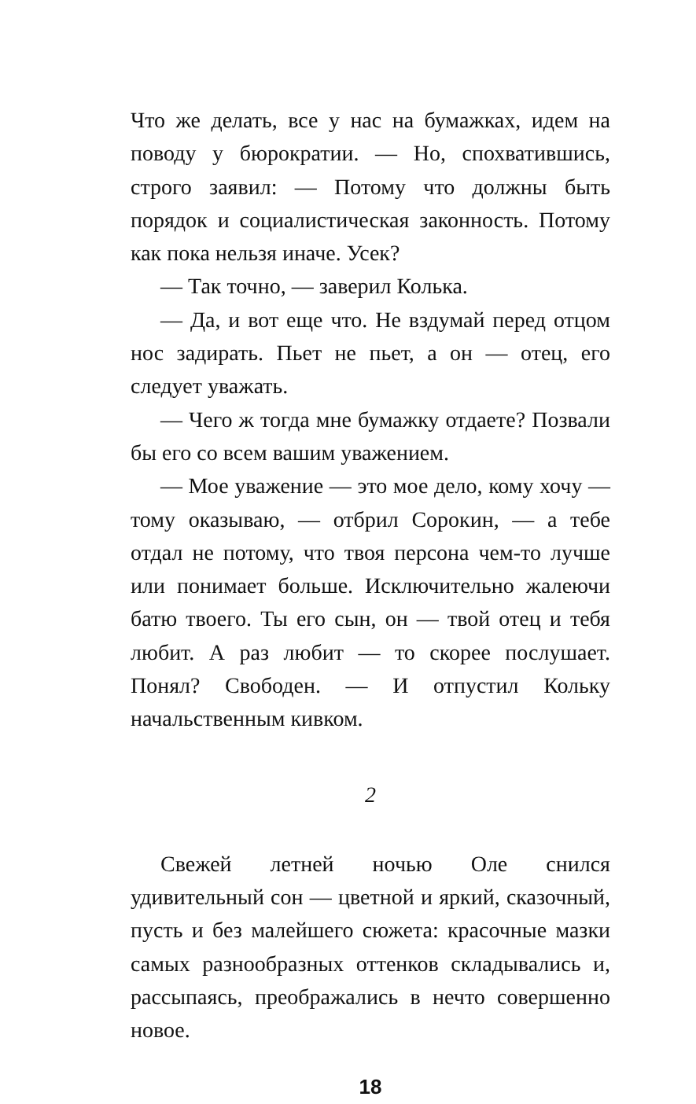Что же делать, все у нас на бумажках, идем на поводу у бюрократии. — Но, спохватившись, строго заявил: — Потому что должны быть порядок и социалистическая законность. Потому как пока нельзя иначе. Усек?
— Так точно, — заверил Колька.
— Да, и вот еще что. Не вздумай перед отцом нос задирать. Пьет не пьет, а он — отец, его следует уважать.
— Чего ж тогда мне бумажку отдаете? Позвали бы его со всем вашим уважением.
— Мое уважение — это мое дело, кому хочу — тому оказываю, — отбрил Сорокин, — а тебе отдал не потому, что твоя персона чем-то лучше или понимает больше. Исключительно жалеючи батю твоего. Ты его сын, он — твой отец и тебя любит. А раз любит — то скорее послушает. Понял? Свободен. — И отпустил Кольку начальственным кивком.
2
Свежей летней ночью Оле снился удивительный сон — цветной и яркий, сказочный, пусть и без малейшего сюжета: красочные мазки самых разнообразных оттенков складывались и, рассыпаясь, преображались в нечто совершенно новое.
18